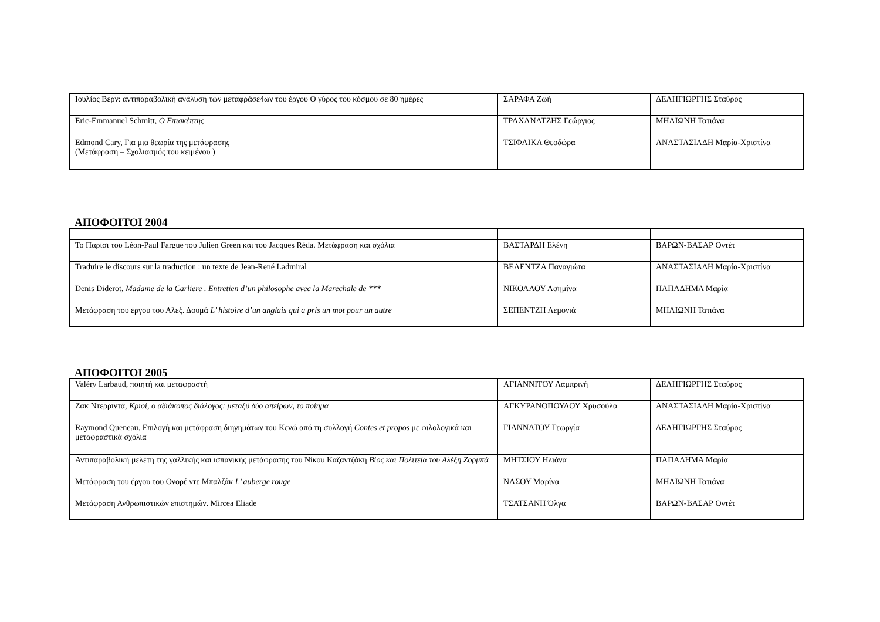| Ιουλίος Βερν: αντιπαραβολική ανάλυση των μεταφράσε4ων του έργου Ο γύρος του κόσμου σε 80 ημέρες | ΣΑΡΑΦΑ Ζωή | ΔΕΛΗΓΙΩΡΓΗΣ Σταύρος |
| Eric-Emmanuel Schmitt, Ο Επισκέπτης | ΤΡΑΧΑΝΑΤΖΗΣ Γεώργιος | ΜΗΛΙΩΝΗ Τατιάνα |
| Edmond Cary, Για μια θεωρία της μετάφρασης (Μετάφραση – Σχολιασμός του κειμένου ) | ΤΣΙΦΛΙΚΑ Θεοδώρα | ΑΝΑΣΤΑΣΙΑΔΗ Μαρία-Χριστίνα |
ΑΠΟΦΟΙΤΟΙ 2004
| Το Παρίσι του Léon-Paul Fargue του Julien Green και του Jacques Réda. Μετάφραση και σχόλια | ΒΑΣΤΑΡΔΗ Ελένη | ΒΑΡΩΝ-ΒΑΣΑΡ Οντέτ |
| Traduire le discours sur la traduction : un texte de Jean-René Ladmiral | ΒΕΛΕΝΤΖΑ Παναγιώτα | ΑΝΑΣΤΑΣΙΑΔΗ Μαρία-Χριστίνα |
| Denis Diderot, Madame de la Carliere . Entretien d’un philosophe avec la Marechale de *** | ΝΙΚΟΛΑΟΥ Ασημίνα | ΠΑΠΑΔΗΜΑ Μαρία |
| Μετάφραση του έργου του Αλεξ. Δουμά L’ histoire d’un anglais qui a pris un mot pour un autre | ΣΕΠΕΝΤΖΗ Λεμονιά | ΜΗΛΙΩΝΗ Τατιάνα |
ΑΠΟΦΟΙΤΟΙ 2005
| Valéry Larbaud, ποιητή και μεταφραστή | ΑΓΙΑΝΝΙΤΟΥ Λαμπρινή | ΔΕΛΗΓΙΩΡΓΗΣ Σταύρος |
| Ζακ Ντερριντά, Κριοί, ο αδιάκοπος διάλογος: μεταξύ δύο απείρων, το ποίημα | ΑΓΚΥΡΑΝΟΠΟΥΛΟΥ Χρυσούλα | ΑΝΑΣΤΑΣΙΑΔΗ Μαρία-Χριστίνα |
| Raymond Queneau. Επιλογή και μετάφραση διηγημάτων του Κενώ από τη συλλογή Contes et propos με φιλολογικά και μεταφραστικά σχόλια | ΓΙΑΝΝΑΤΟΥ Γεωργία | ΔΕΛΗΓΙΩΡΓΗΣ Σταύρος |
| Αντιπαραβολική μελέτη της γαλλικής και ισπανικής μετάφρασης του Νίκου Καζαντζάκη Βίος και Πολιτεία του Αλέξη Ζορμπά | ΜΗΤΣΙΟΥ Ηλιάνα | ΠΑΠΑΔΗΜΑ Μαρία |
| Μετάφραση του έργου του Ονορέ ντε Μπαλζάκ L’ auberge rouge | ΝΑΣΟΥ Μαρίνα | ΜΗΛΙΩΝΗ Τατιάνα |
| Μετάφραση Ανθρωπιστικών επιστημών. Mircea Eliade | ΤΣΑΤΣΑΝΗ Όλγα | ΒΑΡΩΝ-ΒΑΣΑΡ Οντέτ |